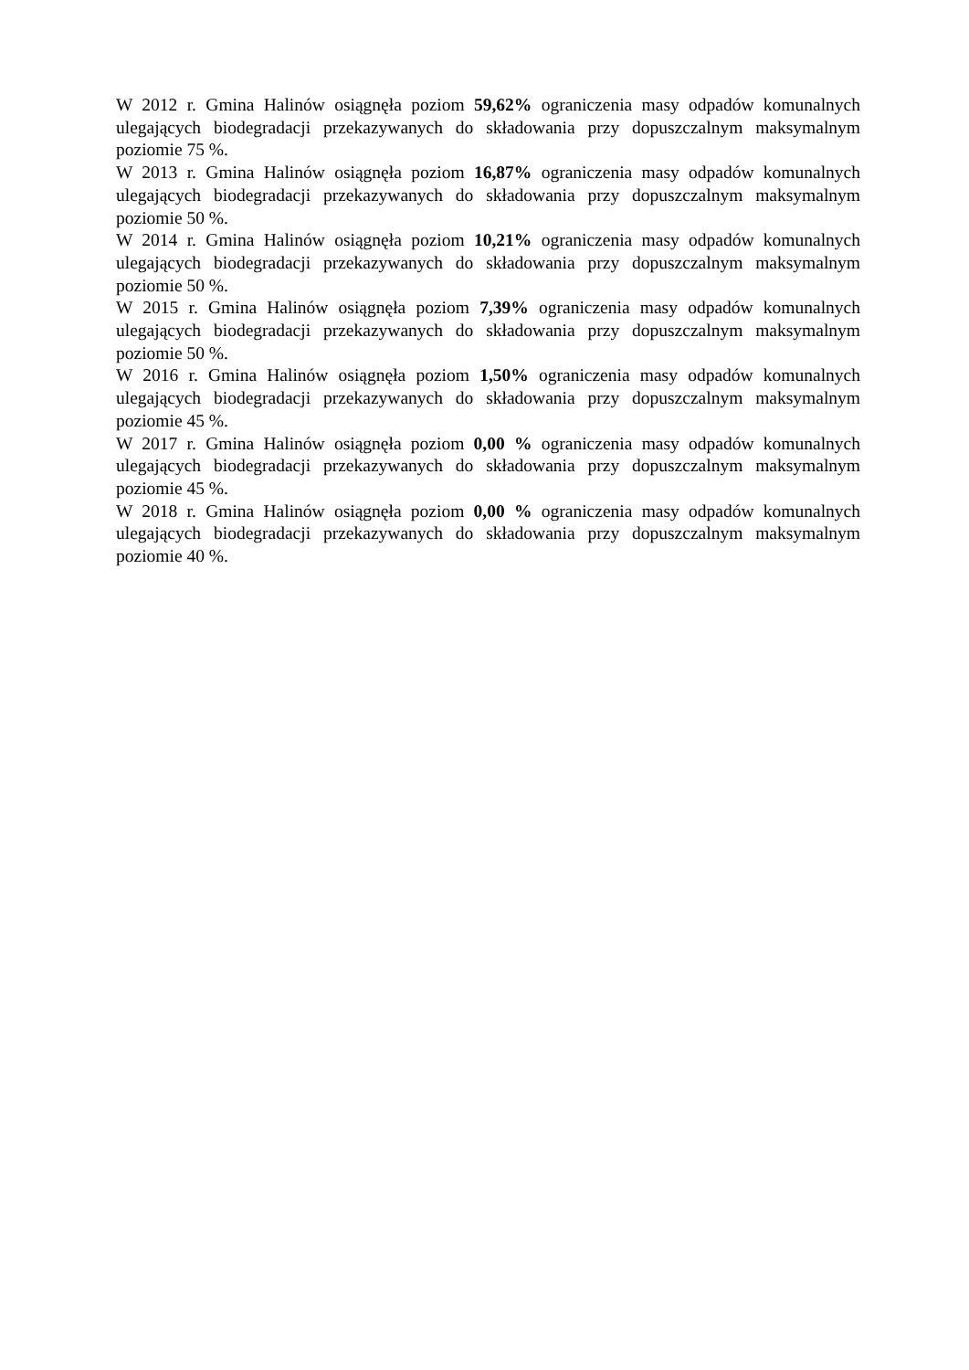W 2012 r. Gmina Halinów osiągnęła poziom 59,62% ograniczenia masy odpadów komunalnych ulegających biodegradacji przekazywanych do składowania przy dopuszczalnym maksymalnym poziomie 75 %.
W 2013 r. Gmina Halinów osiągnęła poziom 16,87% ograniczenia masy odpadów komunalnych ulegających biodegradacji przekazywanych do składowania przy dopuszczalnym maksymalnym poziomie 50 %.
W 2014 r. Gmina Halinów osiągnęła poziom 10,21% ograniczenia masy odpadów komunalnych ulegających biodegradacji przekazywanych do składowania przy dopuszczalnym maksymalnym poziomie 50 %.
W 2015 r. Gmina Halinów osiągnęła poziom 7,39% ograniczenia masy odpadów komunalnych ulegających biodegradacji przekazywanych do składowania przy dopuszczalnym maksymalnym poziomie 50 %.
W 2016 r. Gmina Halinów osiągnęła poziom 1,50% ograniczenia masy odpadów komunalnych ulegających biodegradacji przekazywanych do składowania przy dopuszczalnym maksymalnym poziomie 45 %.
W 2017 r. Gmina Halinów osiągnęła poziom 0,00 % ograniczenia masy odpadów komunalnych ulegających biodegradacji przekazywanych do składowania przy dopuszczalnym maksymalnym poziomie 45 %.
W 2018 r. Gmina Halinów osiągnęła poziom 0,00 % ograniczenia masy odpadów komunalnych ulegających biodegradacji przekazywanych do składowania przy dopuszczalnym maksymalnym poziomie 40 %.